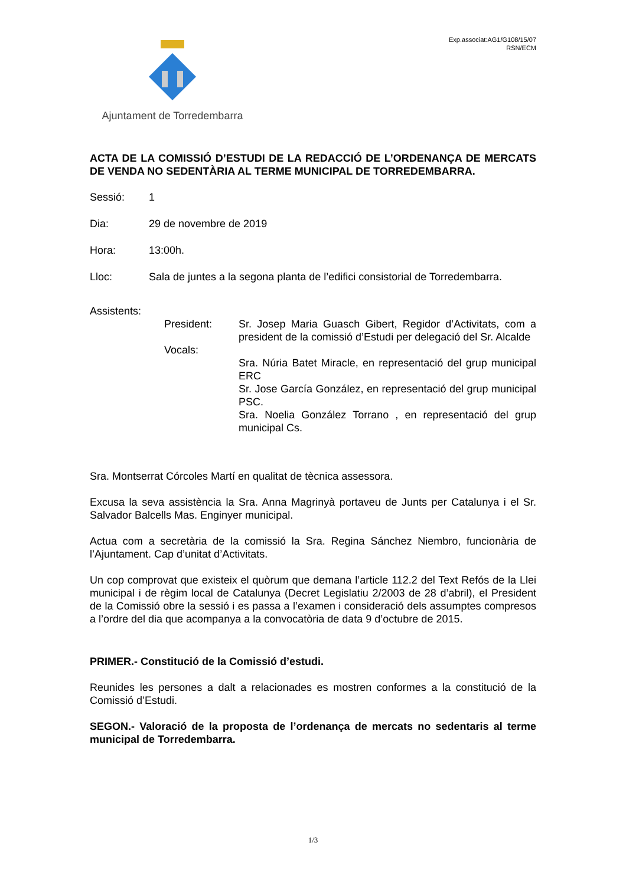Ajuntament de Torredembarra
Exp.associat:AG1/G108/15/07
RSN/ECM
ACTA DE LA COMISSIÓ D’ESTUDI DE LA REDACCIÓ DE L’ORDENANÇA DE MERCATS DE VENDA NO SEDENTÀRIA AL TERME MUNICIPAL DE TORREDEMBARRA.
Sessió: 1
Dia: 29 de novembre de 2019
Hora: 13:00h.
Lloc: Sala de juntes a la segona planta de l’edifici consistorial de Torredembarra.
Assistents:
President: Sr. Josep Maria Guasch Gibert, Regidor d’Activitats, com a president de la comissió d’Estudi per delegació del Sr. Alcalde
Vocals:
Sra. Núria Batet Miracle, en representació del grup municipal ERC
Sr. Jose García González, en representació del grup municipal PSC.
Sra. Noelia González Torrano , en representació del grup municipal Cs.
Sra. Montserrat Córcoles Martí en qualitat de tècnica assessora.
Excusa la seva assistència la Sra. Anna Magrinyà portaveu de Junts per Catalunya i el Sr. Salvador Balcells Mas. Enginyer municipal.
Actua com a secretària de la comissió la Sra. Regina Sánchez Niembro, funcionària de l’Ajuntament. Cap d’unitat d’Activitats.
Un cop comprovat que existeix el quòrum que demana l’article 112.2 del Text Refós de la Llei municipal i de règim local de Catalunya (Decret Legislatiu 2/2003 de 28 d’abril), el President de la Comissió obre la sessió i es passa a l’examen i consideració dels assumptes compresos a l’ordre del dia que acompanya a la convocatòria de data 9 d’octubre de 2015.
PRIMER.- Constitució de la Comissió d’estudi.
Reunides les persones a dalt a relacionades es mostren conformes a la constitució de la Comissió d’Estudi.
SEGON.- Valoració de la proposta de l’ordenança de mercats no sedentaris al terme municipal de Torredembarra.
1/3